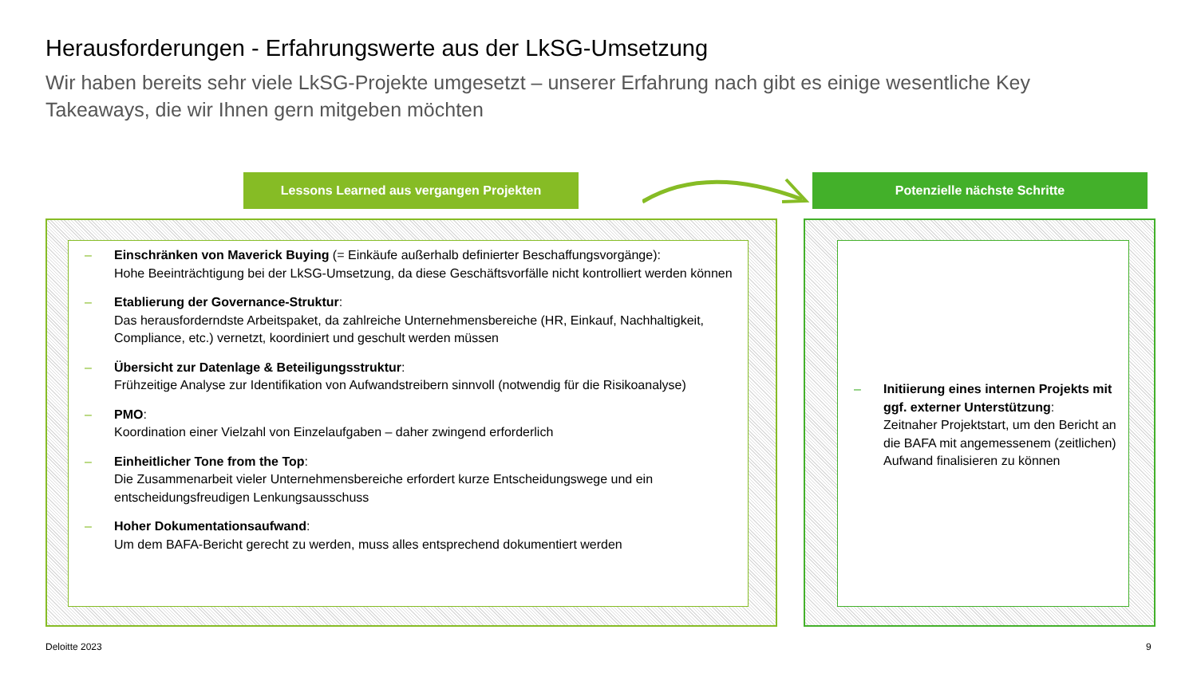Herausforderungen - Erfahrungswerte aus der LkSG-Umsetzung
Wir haben bereits sehr viele LkSG-Projekte umgesetzt – unserer Erfahrung nach gibt es einige wesentliche Key Takeaways, die wir Ihnen gern mitgeben möchten
Lessons Learned aus vergangen Projekten Potenzielle nächste Schritte
– Einschränken von Maverick Buying (= Einkäufe außerhalb definierter Beschaffungsvorgänge):
Hohe Beeinträchtigung bei der LkSG-Umsetzung, da diese Geschäftsvorfälle nicht kontrolliert werden können
– Etablierung der Governance-Struktur:
Das herausforderndste Arbeitspaket, da zahlreiche Unternehmensbereiche (HR, Einkauf, Nachhaltigkeit, Compliance, etc.) vernetzt, koordiniert und geschult werden müssen
– Übersicht zur Datenlage & Beteiligungsstruktur:
Frühzeitige Analyse zur Identifikation von Aufwandstreibern sinnvoll (notwendig für die Risikoanalyse)
– PMO:
Koordination einer Vielzahl von Einzelaufgaben – daher zwingend erforderlich
– Einheitlicher Tone from the Top:
Die Zusammenarbeit vieler Unternehmensbereiche erfordert kurze Entscheidungswege und ein entscheidungsfreudigen Lenkungsausschuss
– Hoher Dokumentationsaufwand:
Um dem BAFA-Bericht gerecht zu werden, muss alles entsprechend dokumentiert werden
– Initiierung eines internen Projekts mit ggf. externer Unterstützung:
Zeitnaher Projektstart, um den Bericht an die BAFA mit angemessenem (zeitlichen) Aufwand finalisieren zu können
Deloitte 2023 9